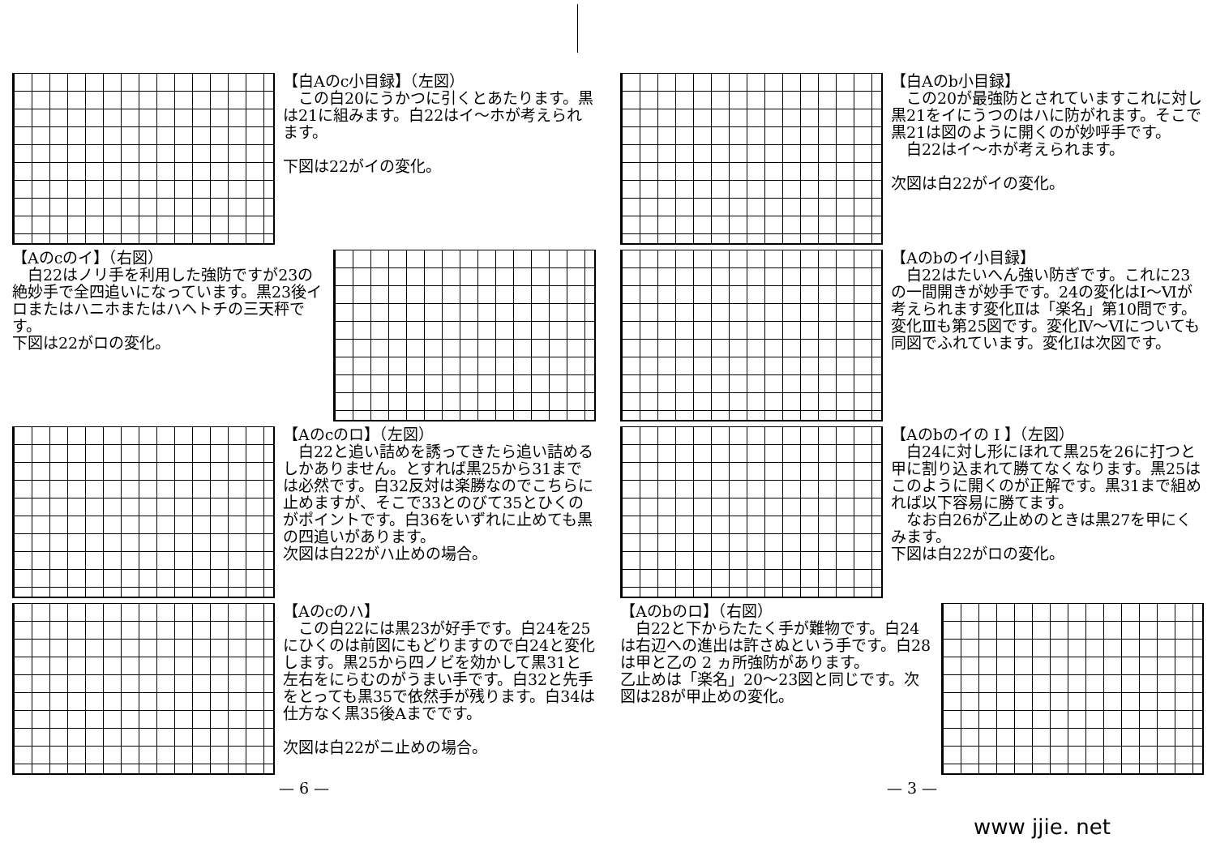【白Aのc小目録】（左図）
　この白20にうかつに引くとあたります。黒は21に組みます。白22はイ～ホが考えられます。
下図は22がイの変化。
【Aのcのイ】（右図）
　白22はノリ手を利用した強防ですが23の絶妙手で全四追いになっています。黒23後イロまたはハニホまたはハヘトチの三天秤です。
下図は22がロの変化。
【Aのcのロ】（左図）
　白22と追い詰めを誘ってきたら追い詰めるしかありません。とすれば黒25から31までは必然です。白32反対は楽勝なのでこちらに止めますが、そこで33とのびて35とひくのがポイントです。白36をいずれに止めても黒の四追いがあります。
次図は白22がハ止めの場合。
【Aのcのハ】
　この白22には黒23が好手です。白24を25にひくのは前図にもどりますので白24と変化します。黒25から四ノビを効かして黒31と左右をにらむのがうまい手です。白32と先手をとっても黒35で依然手が残ります。白34は仕方なく黒35後Aまでです。
次図は白22がニ止めの場合。
— 6 —
【白Aのb小目録】
　この20が最強防とされていますこれに対し黒21をイにうつのはハに防がれます。そこで黒21は図のように開くのが妙呼手です。
　白22はイ～ホが考えられます。
次図は白22がイの変化。
【Aのbのイ小目録】
　白22はたいへん強い防ぎです。これに23の一間開きが妙手です。24の変化はⅠ～Ⅵが考えられます変化Ⅱは「楽名」第10問です。変化Ⅲも第25図です。変化Ⅳ～Ⅵについても同図でふれています。変化Ⅰは次図です。
【Aのbのイの I 】（左図）
　白24に対し形にほれて黒25を26に打つと甲に割り込まれて勝てなくなります。黒25はこのように開くのが正解です。黒31まで組めれば以下容易に勝てます。
　なお白26が乙止めのときは黒27を甲にくみます。
下図は白22がロの変化。
【Aのbのロ】（右図）
　白22と下からたたく手が難物です。白24は右辺への進出は許さぬという手です。白28は甲と乙の 2 ヵ所強防があります。
乙止めは「楽名」20～23図と同じです。次図は28が甲止めの変化。
— 3 —
www jjie. net